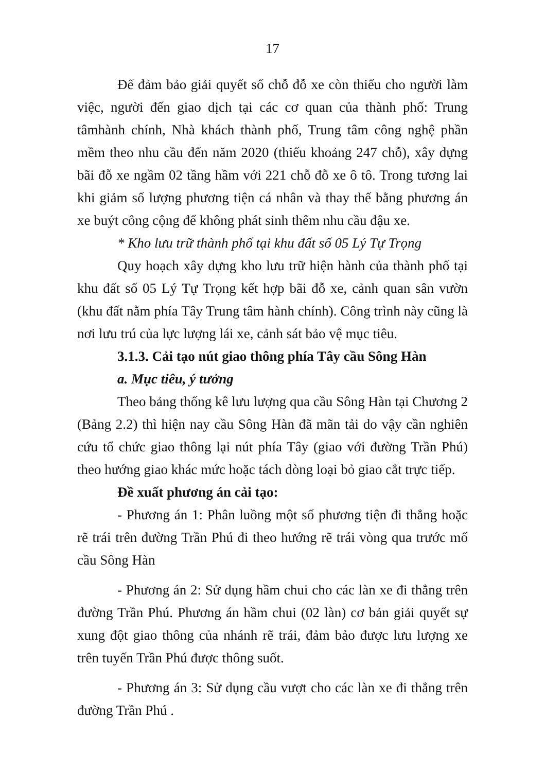17
Để đảm bảo giải quyết số chỗ đỗ xe còn thiếu cho người làm việc, người đến giao dịch tại các cơ quan của thành phố: Trung tâmhành chính, Nhà khách thành phố, Trung tâm công nghệ phần mềm theo nhu cầu đến năm 2020 (thiếu khoảng 247 chỗ), xây dựng bãi đỗ xe ngầm 02 tầng hầm với 221 chỗ đỗ xe ô tô. Trong tương lai khi giảm số lượng phương tiện cá nhân và thay thế bằng phương án xe buýt công cộng để không phát sinh thêm nhu cầu đậu xe.
* Kho lưu trữ thành phố tại khu đất số 05 Lý Tự Trọng
Quy hoạch xây dựng kho lưu trữ hiện hành của thành phố tại khu đất số 05 Lý Tự Trọng kết hợp bãi đỗ xe, cảnh quan sân vườn (khu đất nằm phía Tây Trung tâm hành chính). Công trình này cũng là nơi lưu trú của lực lượng lái xe, cảnh sát bảo vệ mục tiêu.
3.1.3. Cải tạo nút giao thông phía Tây cầu Sông Hàn
a. Mục tiêu, ý tưởng
Theo bảng thống kê lưu lượng qua cầu Sông Hàn tại Chương 2 (Bảng 2.2) thì hiện nay cầu Sông Hàn đã mãn tải do vậy cần nghiên cứu tổ chức giao thông lại nút phía Tây (giao với đường Trần Phú) theo hướng giao khác mức hoặc tách dòng loại bỏ giao cắt trực tiếp.
Đề xuất phương án cải tạo:
- Phương án 1: Phân luồng một số phương tiện đi thẳng hoặc rẽ trái trên đường Trần Phú đi theo hướng rẽ trái vòng qua trước mố cầu Sông Hàn
- Phương án 2: Sử dụng hầm chui cho các làn xe đi thẳng trên đường Trần Phú. Phương án hầm chui (02 làn) cơ bản giải quyết sự xung đột giao thông của nhánh rẽ trái, đảm bảo được lưu lượng xe trên tuyến Trần Phú được thông suốt.
- Phương án 3: Sử dụng cầu vượt cho các làn xe đi thẳng trên đường Trần Phú .